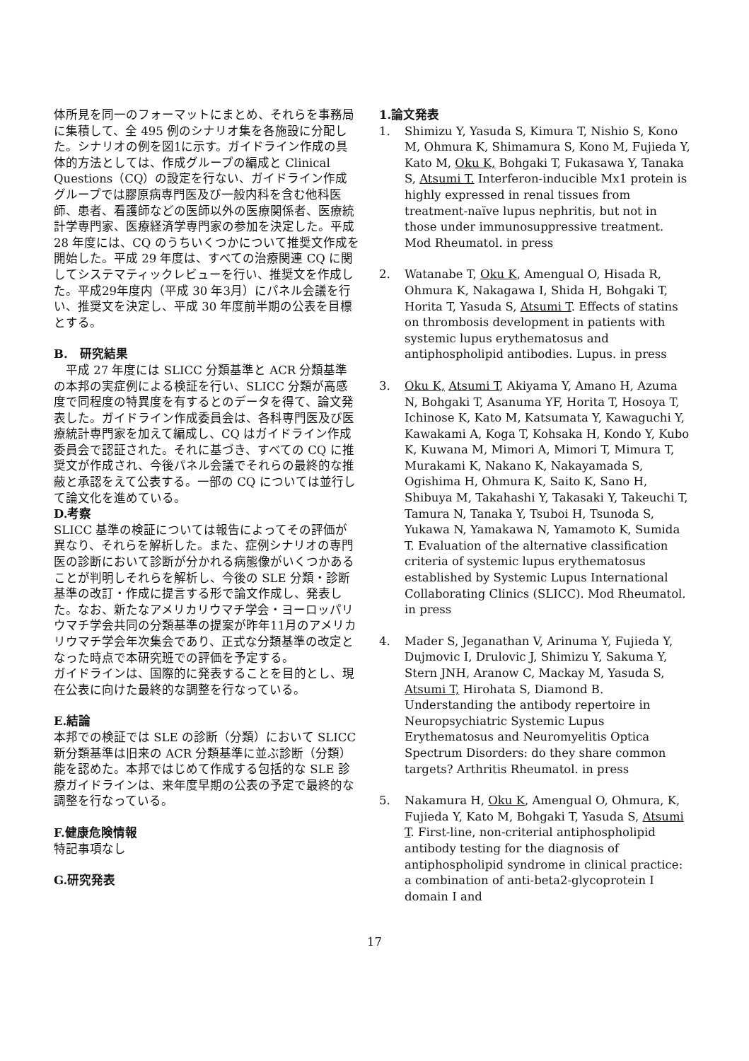体所見を同一のフォーマットにまとめ、それらを事務局に集積して、全 495 例のシナリオ集を各施設に分配した。シナリオの例を図1に示す。ガイドライン作成の具体的方法としては、作成グループの編成と Clinical Questions（CQ）の設定を行ない、ガイドライン作成グループでは膠原病専門医及び一般内科を含む他科医師、患者、看護師などの医師以外の医療関係者、医療統計学専門家、医療経済学専門家の参加を決定した。平成 28 年度には、CQ のうちいくつかについて推奨文作成を開始した。平成 29 年度は、すべての治療関連 CQ に関してシステマティックレビューを行い、推奨文を作成した。平成29年度内（平成 30 年3月）にパネル会議を行い、推奨文を決定し、平成 30 年度前半期の公表を目標とする。
B.　研究結果
　平成 27 年度には SLICC 分類基準と ACR 分類基準の本邦の実症例による検証を行い、SLICC 分類が高感度で同程度の特異度を有するとのデータを得て、論文発表した。ガイドライン作成委員会は、各科専門医及び医療統計専門家を加えて編成し、CQ はガイドライン作成委員会で認証された。それに基づき、すべての CQ に推奨文が作成され、今後パネル会議でそれらの最終的な推蔽と承認をえて公表する。一部の CQ については並行して論文化を進めている。
D.考察
SLICC 基準の検証については報告によってその評価が異なり、それらを解析した。また、症例シナリオの専門医の診断において診断が分かれる病態像がいくつかあることが判明しそれらを解析し、今後の SLE 分類・診断基準の改訂・作成に提言する形で論文作成し、発表した。なお、新たなアメリカリウマチ学会・ヨーロッパリウマチ学会共同の分類基準の提案が昨年11月のアメリカリウマチ学会年次集会であり、正式な分類基準の改定となった時点で本研究班での評価を予定する。
ガイドラインは、国際的に発表することを目的とし、現在公表に向けた最終的な調整を行なっている。
E.結論
本邦での検証では SLE の診断（分類）において SLICC 新分類基準は旧来の ACR 分類基準に並ぶ診断（分類）能を認めた。本邦ではじめて作成する包括的な SLE 診療ガイドラインは、来年度早期の公表の予定で最終的な調整を行なっている。
F.健康危険情報
特記事項なし
G.研究発表
1.論文発表
1. Shimizu Y, Yasuda S, Kimura T, Nishio S, Kono M, Ohmura K, Shimamura S, Kono M, Fujieda Y, Kato M, Oku K, Bohgaki T, Fukasawa Y, Tanaka S, Atsumi T. Interferon-inducible Mx1 protein is highly expressed in renal tissues from treatment-naïve lupus nephritis, but not in those under immunosuppressive treatment. Mod Rheumatol. in press
2. Watanabe T, Oku K, Amengual O, Hisada R, Ohmura K, Nakagawa I, Shida H, Bohgaki T, Horita T, Yasuda S, Atsumi T. Effects of statins on thrombosis development in patients with systemic lupus erythematosus and antiphospholipid antibodies. Lupus. in press
3. Oku K, Atsumi T, Akiyama Y, Amano H, Azuma N, Bohgaki T, Asanuma YF, Horita T, Hosoya T, Ichinose K, Kato M, Katsumata Y, Kawaguchi Y, Kawakami A, Koga T, Kohsaka H, Kondo Y, Kubo K, Kuwana M, Mimori A, Mimori T, Mimura T, Murakami K, Nakano K, Nakayamada S, Ogishima H, Ohmura K, Saito K, Sano H, Shibuya M, Takahashi Y, Takasaki Y, Takeuchi T, Tamura N, Tanaka Y, Tsuboi H, Tsunoda S, Yukawa N, Yamakawa N, Yamamoto K, Sumida T. Evaluation of the alternative classification criteria of systemic lupus erythematosus established by Systemic Lupus International Collaborating Clinics (SLICC). Mod Rheumatol. in press
4. Mader S, Jeganathan V, Arinuma Y, Fujieda Y, Dujmovic I, Drulovic J, Shimizu Y, Sakuma Y, Stern JNH, Aranow C, Mackay M, Yasuda S, Atsumi T, Hirohata S, Diamond B. Understanding the antibody repertoire in Neuropsychiatric Systemic Lupus Erythematosus and Neuromyelitis Optica Spectrum Disorders: do they share common targets? Arthritis Rheumatol. in press
5. Nakamura H, Oku K, Amengual O, Ohmura, K, Fujieda Y, Kato M, Bohgaki T, Yasuda S, Atsumi T. First-line, non-criterial antiphospholipid antibody testing for the diagnosis of antiphospholipid syndrome in clinical practice: a combination of anti-beta2-glycoprotein I domain I and
17